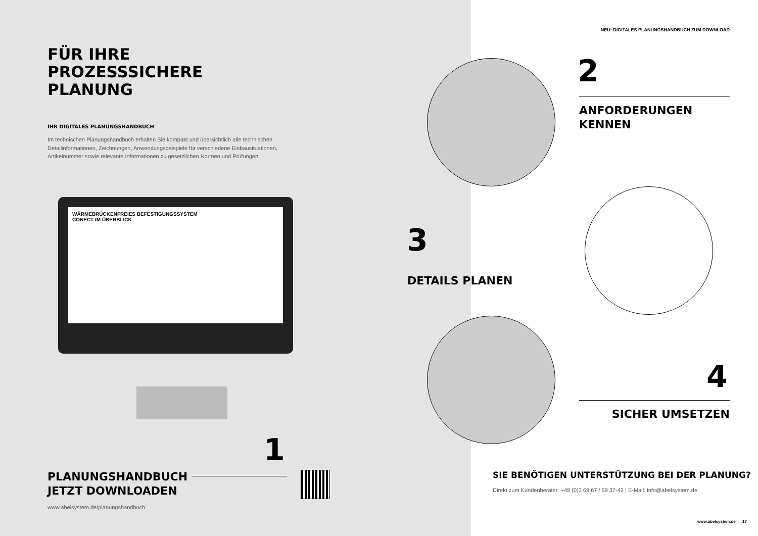NEU: DIGITALES PLANUNGSHANDBUCH ZUM DOWNLOAD
FÜR IHRE
PROZESSSICHERE
PLANUNG
IHR DIGITALES PLANUNGSHANDBUCH
Im technischen Planungshandbuch erhalten Sie kompakt und übersichtlich alle technischen Detailinformationen, Zeichnungen, Anwendungsbeispiele für verschiedene Einbausituationen, Artikelnummer sowie relevante Informationen zu gesetzlichen Normen und Prüfungen.
WÄRMEBRÜCKENFREIES BEFESTIGUNGSSYSTEM
CONECT IM ÜBERBLICK
1
PLANUNGSHANDBUCH
JETZT DOWNLOADEN
www.abelsystem.de/planungshandbuch
2
ANFORDERUNGEN
KENNEN
3
DETAILS PLANEN
4
SICHER UMSETZEN
SIE BENÖTIGEN UNTERSTÜTZUNG BEI DER PLANUNG?
Direkt zum Kundenberater: +49 (0)3 69 67 / 59 37-42 | E-Mail: info@abelsystem.de
www.abelsystem.de 17